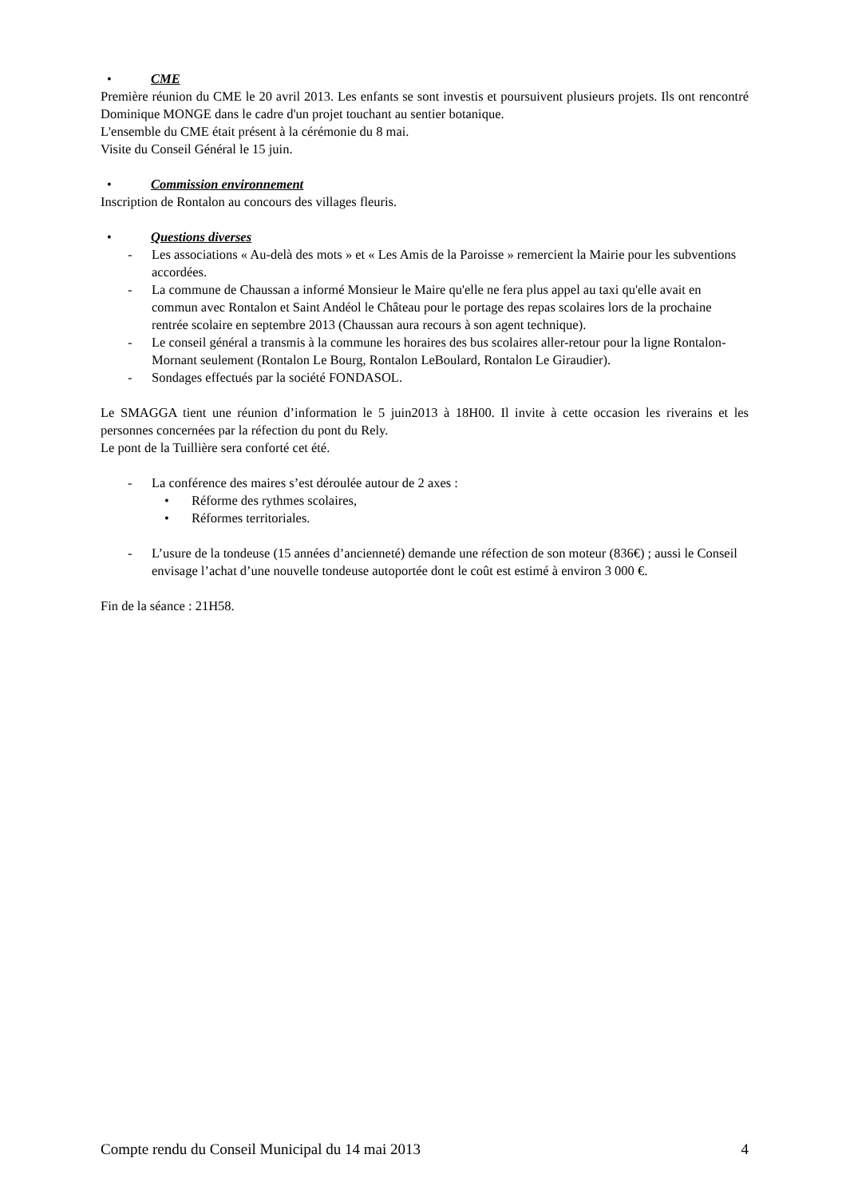• CME
Première réunion du CME le 20 avril 2013. Les enfants se sont investis et poursuivent plusieurs projets. Ils ont rencontré Dominique MONGE dans le cadre d'un projet touchant au sentier botanique.
L'ensemble du CME était présent à la cérémonie du 8 mai.
Visite du Conseil Général le 15 juin.
• Commission environnement
Inscription de Rontalon au concours des villages fleuris.
• Questions diverses
- Les associations « Au-delà des mots » et « Les Amis de la Paroisse » remercient la Mairie pour les subventions accordées.
- La commune de Chaussan a informé Monsieur le Maire qu'elle ne fera plus appel au taxi qu'elle avait en commun avec Rontalon et Saint Andéol le Château pour le portage des repas scolaires lors de la prochaine rentrée scolaire en septembre 2013 (Chaussan aura recours à son agent technique).
- Le conseil général a transmis à la commune les horaires des bus scolaires aller-retour pour la ligne Rontalon-Mornant seulement (Rontalon Le Bourg, Rontalon LeBoulard, Rontalon Le Giraudier).
- Sondages effectués par la société FONDASOL.
Le SMAGGA tient une réunion d’information le 5 juin2013 à 18H00. Il invite à cette occasion les riverains et les personnes concernées par la réfection du pont du Rely.
Le pont de la Tuillière sera conforté cet été.
- La conférence des maires s’est déroulée autour de 2 axes :
• Réforme des rythmes scolaires,
• Réformes territoriales.
- L’usure de la tondeuse (15 années d’ancienneté) demande une réfection de son moteur (836€) ; aussi le Conseil envisage l’achat d’une nouvelle tondeuse autoportée dont le coût est estimé à environ 3 000 €.
Fin de la séance : 21H58.
Compte rendu du Conseil Municipal du 14 mai 2013 4